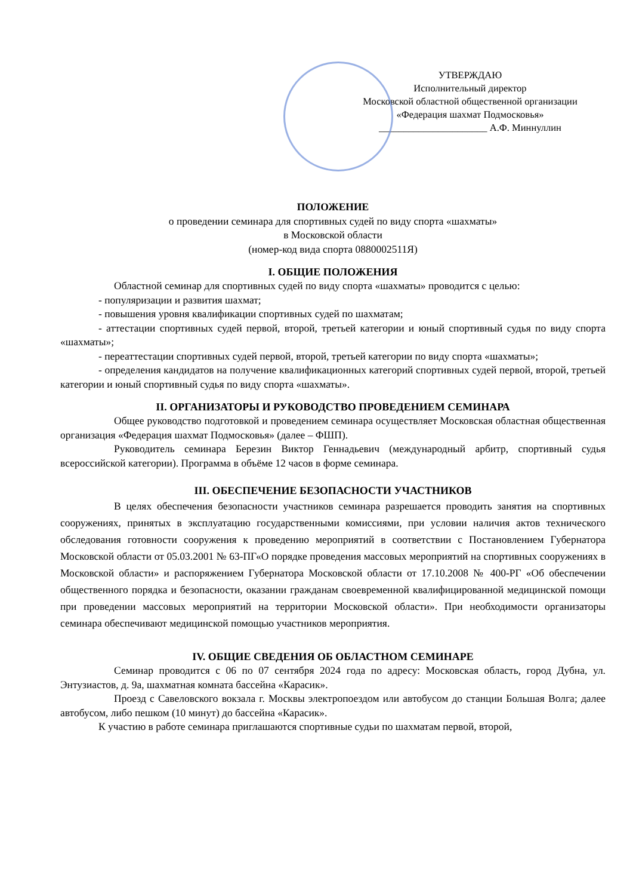УТВЕРЖДАЮ
Исполнительный директор
Московской областной общественной организации
«Федерация шахмат Подмосковья»
______________________ А.Ф. Миннуллин
ПОЛОЖЕНИЕ
о проведении семинара для спортивных судей по виду спорта «шахматы»
в Московской области
(номер-код вида спорта 0880002511Я)
I. ОБЩИЕ ПОЛОЖЕНИЯ
Областной семинар для спортивных судей по виду спорта «шахматы» проводится с целью:
- популяризации и развития шахмат;
- повышения уровня квалификации спортивных судей по шахматам;
- аттестации спортивных судей первой, второй, третьей категории и юный спортивный судья по виду спорта «шахматы»;
- переаттестации спортивных судей первой, второй, третьей категории по виду спорта «шахматы»;
- определения кандидатов на получение квалификационных категорий спортивных судей первой, второй, третьей категории и юный спортивный судья по виду спорта «шахматы».
II. ОРГАНИЗАТОРЫ И РУКОВОДСТВО ПРОВЕДЕНИЕМ СЕМИНАРА
Общее руководство подготовкой и проведением семинара осуществляет Московская областная общественная организация «Федерация шахмат Подмосковья» (далее – ФШП).
Руководитель семинара Березин Виктор Геннадьевич (международный арбитр, спортивный судья всероссийской категории). Программа в объёме 12 часов в форме семинара.
III. ОБЕСПЕЧЕНИЕ БЕЗОПАСНОСТИ УЧАСТНИКОВ
В целях обеспечения безопасности участников семинара разрешается проводить занятия на спортивных сооружениях, принятых в эксплуатацию государственными комиссиями, при условии наличия актов технического обследования готовности сооружения к проведению мероприятий в соответствии с Постановлением Губернатора Московской области от 05.03.2001 № 63-ПГ«О порядке проведения массовых мероприятий на спортивных сооружениях в Московской области» и распоряжением Губернатора Московской области от 17.10.2008 № 400-РГ «Об обеспечении общественного порядка и безопасности, оказании гражданам своевременной квалифицированной медицинской помощи при проведении массовых мероприятий на территории Московской области». При необходимости организаторы семинара обеспечивают медицинской помощью участников мероприятия.
IV. ОБЩИЕ СВЕДЕНИЯ ОБ ОБЛАСТНОМ СЕМИНАРЕ
Семинар проводится с 06 по 07 сентября 2024 года по адресу: Московская область, город Дубна, ул. Энтузиастов, д. 9а, шахматная комната бассейна «Карасик».
Проезд с Савеловского вокзала г. Москвы электропоездом или автобусом до станции Большая Волга; далее автобусом, либо пешком (10 минут) до бассейна «Карасик».
К участию в работе семинара приглашаются спортивные судьи по шахматам первой, второй,